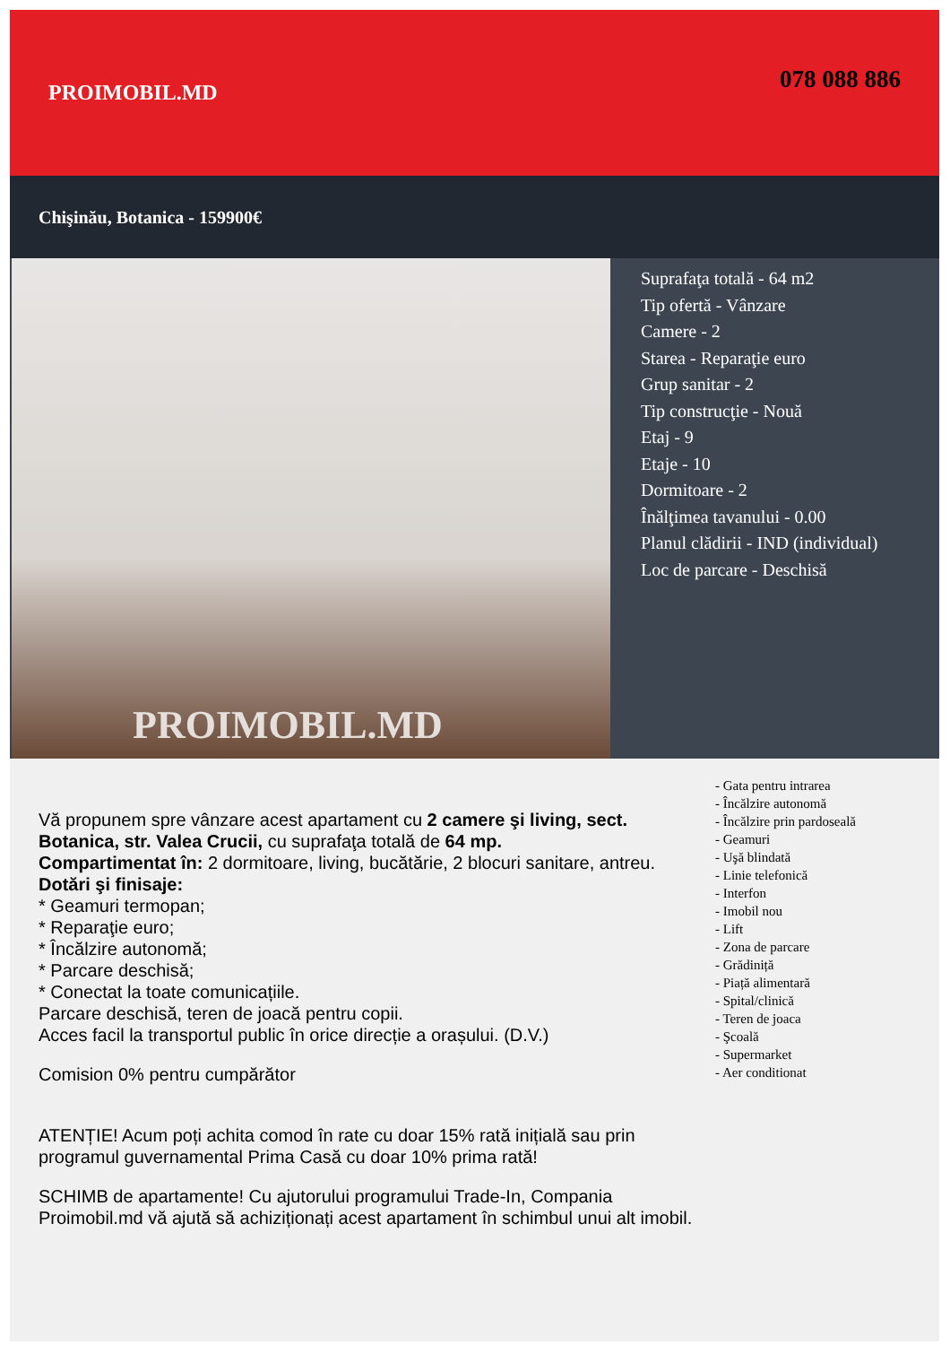PROIMOBIL.MD
078 088 886
Chişinău, Botanica - 159900€
PROIMOBIL.MD
Suprafaţa totală - 64 m2
Tip ofertă - Vânzare
Camere - 2
Starea - Reparaţie euro
Grup sanitar - 2
Tip construcţie - Nouă
Etaj - 9
Etaje - 10
Dormitoare - 2
Înălţimea tavanului - 0.00
Planul clădirii - IND (individual)
Loc de parcare - Deschisă
Vă propunem spre vânzare acest apartament cu 2 camere şi living, sect. Botanica, str. Valea Crucii, cu suprafaţa totală de 64 mp.
Compartimentat în: 2 dormitoare, living, bucătărie, 2 blocuri sanitare, antreu.
Dotări şi finisaje:
* Geamuri termopan;
* Reparaţie euro;
* Încălzire autonomă;
* Parcare deschisă;
* Conectat la toate comunicațiile.
Parcare deschisă, teren de joacă pentru copii.
Acces facil la transportul public în orice direcție a orașului. (D.V.)
Comision 0% pentru cumpărător
ATENȚIE! Acum poți achita comod în rate cu doar 15% rată inițială sau prin programul guvernamental Prima Casă cu doar 10% prima rată!
SCHIMB de apartamente! Cu ajutorului programului Trade-In, Compania Proimobil.md vă ajută să achiziționați acest apartament în schimbul unui alt imobil.
- Gata pentru intrarea
- Încălzire autonomă
- Încălzire prin pardoseală
- Geamuri
- Uşă blindată
- Linie telefonică
- Interfon
- Imobil nou
- Lift
- Zona de parcare
- Grădiniță
- Piață alimentară
- Spital/clinică
- Teren de joaca
- Şcoală
- Supermarket
- Aer conditionat